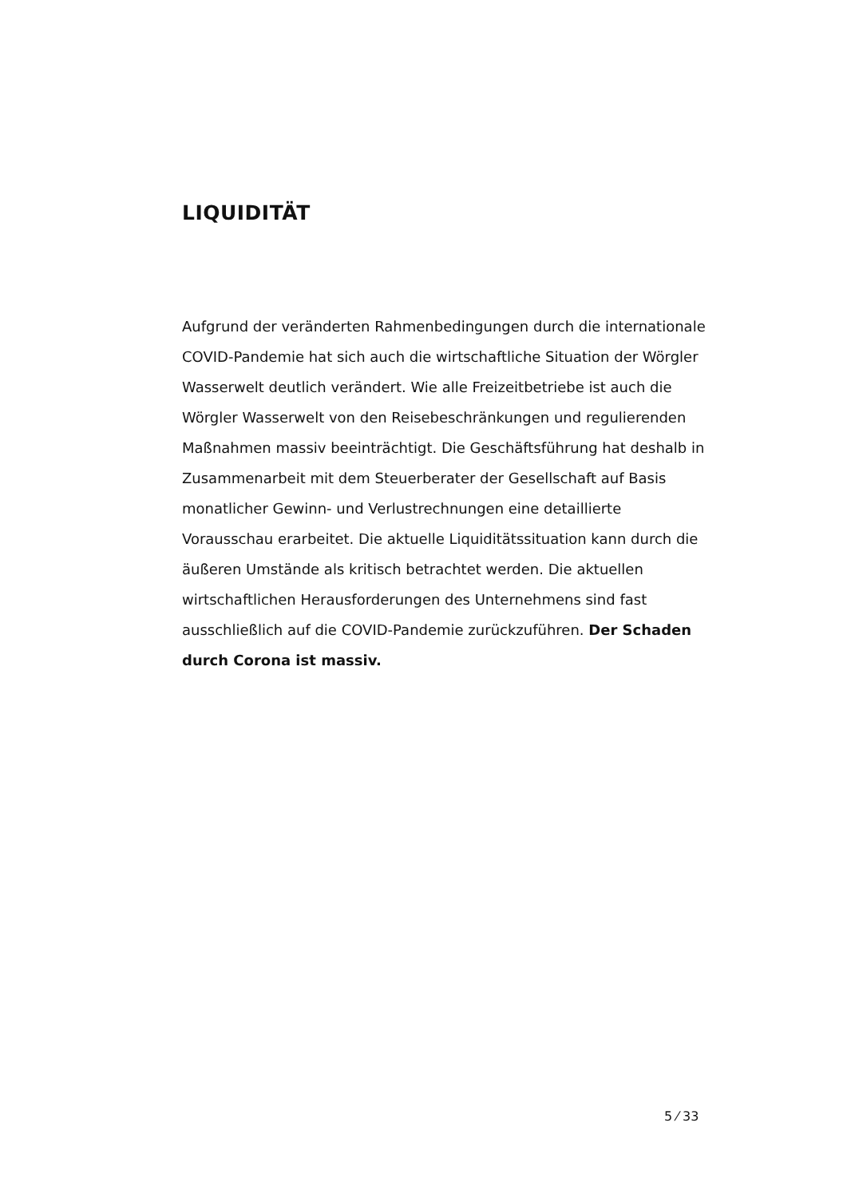LIQUIDITÄT
Aufgrund der veränderten Rahmenbedingungen durch die internationale COVID-Pandemie hat sich auch die wirtschaftliche Situation der Wörgler Wasserwelt deutlich verändert. Wie alle Freizeitbetriebe ist auch die Wörgler Wasserwelt von den Reisebeschränkungen und regulierenden Maßnahmen massiv beeinträchtigt. Die Geschäftsführung hat deshalb in Zusammenarbeit mit dem Steuerberater der Gesellschaft auf Basis monatlicher Gewinn- und Verlustrechnungen eine detaillierte Vorausschau erarbeitet. Die aktuelle Liquiditätssituation kann durch die äußeren Umstände als kritisch betrachtet werden. Die aktuellen wirtschaftlichen Herausforderungen des Unternehmens sind fast ausschließlich auf die COVID-Pandemie zurückzuführen. Der Schaden durch Corona ist massiv.
5 ⁄ 33